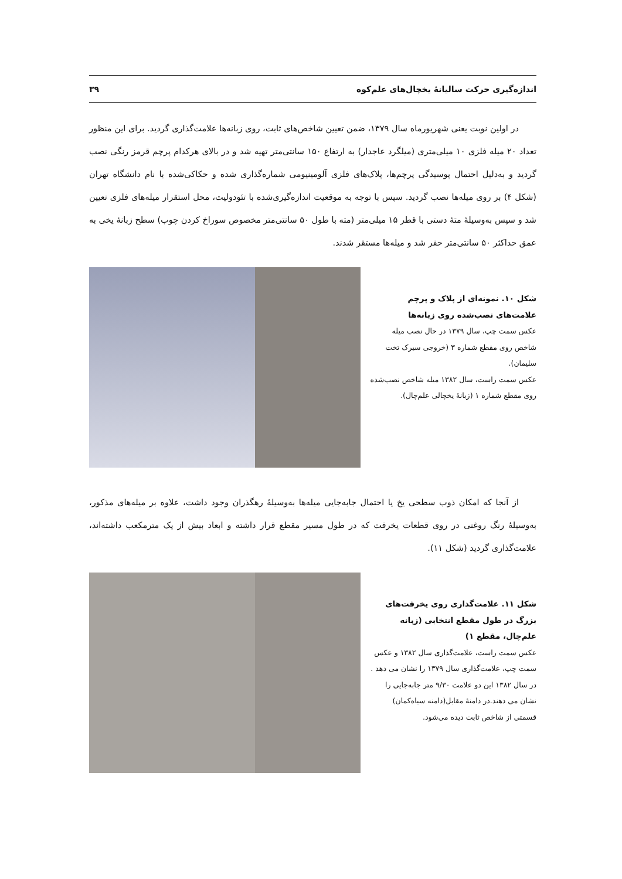اندازه‌گیری حرکت سالیانهٔ یخچال‌های علم‌کوه ۳۹
در اولین نوبت یعنی شهریورماه سال ۱۳۷۹، ضمن تعیین شاخص‌های ثابت، روی زبانه‌ها علامت‌گذاری گردید. برای این منظور تعداد ۲۰ میله فلزی ۱۰ میلی‌متری (میلگرد عاجدار) به ارتفاع ۱۵۰ سانتی‌متر تهیه شد و در بالای هرکدام پرچم قرمز رنگی نصب گردید و به‌دلیل احتمال پوسیدگی پرچم‌ها، پلاک‌های فلزی آلومینیومی شماره‌گذاری شده و حکاکی‌شده با نام دانشگاه تهران (شکل ۴) بر روی میله‌ها نصب گردید. سپس با توجه به موقعیت اندازه‌گیری‌شده با تئودولیت، محل استقرار میله‌های فلزی تعیین شد و سپس به‌وسیلهٔ متهٔ دستی با قطر ۱۵ میلی‌متر (مته با طول ۵۰ سانتی‌متر مخصوص سوراخ کردن چوب) سطح زبانهٔ یخی به عمق حداکثر ۵۰ سانتی‌متر حفر شد و میله‌ها مستقر شدند.
شکل ۱۰. نمونه‌ای از پلاک و پرچم علامت‌های نصب‌شده روی زبانه‌ها
عکس سمت چپ، سال ۱۳۷۹ در حال نصب میله شاخص روی مقطع شماره ۳ (خروجی سیرک تخت سلیمان).
عکس سمت راست، سال ۱۳۸۲ میله شاخص نصب‌شده روی مقطع شماره ۱ (زبانهٔ یخچالی علم‌چال).
از آنجا که امکان ذوب سطحی یخ یا احتمال جابه‌جایی میله‌ها به‌وسیلهٔ رهگذران وجود داشت، علاوه بر میله‌های مذکور، به‌وسیلهٔ رنگ روغنی در روی قطعات یخرفت که در طول مسیر مقطع قرار داشته و ابعاد بیش از یک مترمکعب داشته‌اند، علامت‌گذاری گردید (شکل ۱۱).
شکل ۱۱. علامت‌گذاری روی یخرفت‌های بزرگ در طول مقطع انتخابی (زبانه علم‌چال، مقطع ۱)
عکس سمت راست، علامت‌گذاری سال ۱۳۸۲ و عکس سمت چپ، علامت‌گذاری سال ۱۳۷۹ را نشان می دهد . در سال ۱۳۸۲ این دو علامت ۹/۳۰ متر جابه‌جایی را نشان می دهند.در دامنهٔ مقابل(دامنه سیاه‌کمان) قسمتی از شاخص ثابت دیده می‌شود.